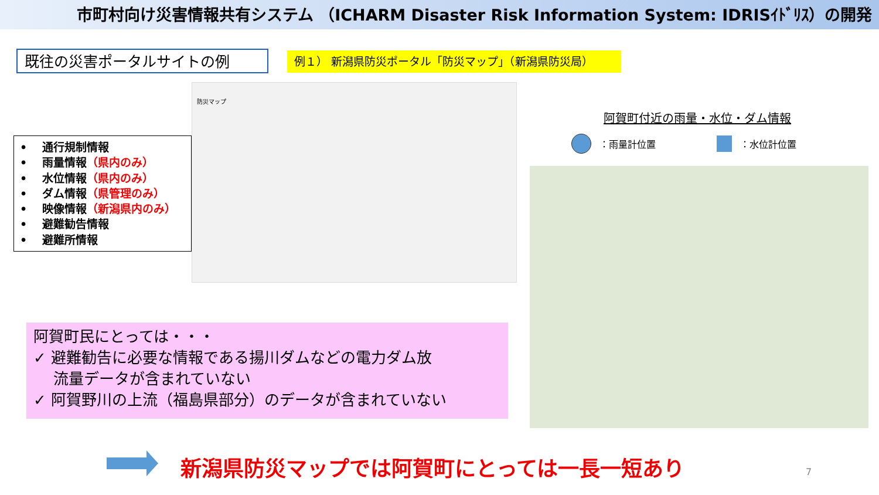市町村向け災害情報共有システム （ICHARM Disaster Risk Information System: IDRISｲﾄﾞﾘｽ）の開発
既往の災害ポータルサイトの例 例１） 新潟県防災ポータル「防災マップ」（新潟県防災局）
防災マップ
•　 通行規制情報
•　 雨量情報（県内のみ）
•　 水位情報（県内のみ）
•　 ダム情報（県管理のみ）
•　 映像情報（新潟県内のみ）
•　 避難勧告情報
•　 避難所情報
阿賀町付近の雨量・水位・ダム情報
：雨量計位置 ：水位計位置
阿賀町民にとっては・・・
✓ 避難勧告に必要な情報である揚川ダムなどの電力ダム放
　 流量データが含まれていない
✓ 阿賀野川の上流（福島県部分）のデータが含まれていない
新潟県防災マップでは阿賀町にとっては一長一短あり
7